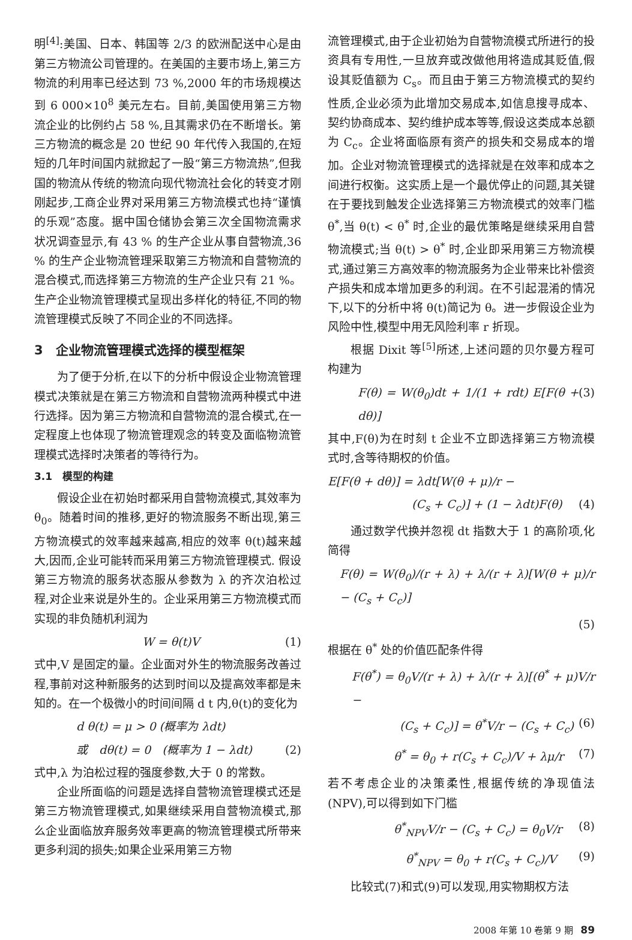明<sup>[4]</sup>:美国、日本、韩国等 2/3 的欧洲配送中心是由第三方物流公司管理的。在美国的主要市场上,第三方物流的利用率已经达到 73 %,2000 年的市场规模达到 6 000×10<sup>8</sup> 美元左右。目前,美国使用第三方物流企业的比例约占 58 %,且其需求仍在不断增长。第三方物流的概念是 20 世纪 90 年代传入我国的,在短短的几年时间国内就掀起了一股“第三方物流热”,但我国的物流从传统的物流向现代物流社会化的转变才刚刚起步,工商企业界对采用第三方物流模式也持“谨慎的乐观”态度。据中国仓储协会第三次全国物流需求状况调查显示,有 43 % 的生产企业从事自营物流,36 % 的生产企业物流管理采取第三方物流和自营物流的混合模式,而选择第三方物流的生产企业只有 21 %。生产企业物流管理模式呈现出多样化的特征,不同的物流管理模式反映了不同企业的不同选择。
3　企业物流管理模式选择的模型框架
为了便于分析,在以下的分析中假设企业物流管理模式决策就是在第三方物流和自营物流两种模式中进行选择。因为第三方物流和自营物流的混合模式,在一定程度上也体现了物流管理观念的转变及面临物流管理模式选择时决策者的等待行为。
3.1　模型的构建
假设企业在初始时都采用自营物流模式,其效率为 θ<sub>0</sub>。随着时间的推移,更好的物流服务不断出现,第三方物流模式的效率越来越高,相应的效率 θ(t)越来越大,因而,企业可能转而采用第三方物流管理模式. 假设第三方物流的服务状态服从参数为 λ 的齐次泊松过程,对企业来说是外生的。企业采用第三方物流模式而实现的非负随机利润为
W = θ(t)V (1)
式中,V 是固定的量。企业面对外生的物流服务改善过程,事前对这种新服务的达到时间以及提高效率都是未知的。在一个极微小的时间间隔 d t 内,θ(t)的变化为
d θ(t) = μ > 0 (概率为 λdt)
或　dθ(t) = 0　(概率为 1 − λdt) (2)
式中,λ 为泊松过程的强度参数,大于 0 的常数。
企业所面临的问题是选择自营物流管理模式还是第三方物流管理模式,如果继续采用自营物流模式,那么企业面临放弃服务效率更高的物流管理模式所带来更多利润的损失;如果企业采用第三方物
流管理模式,由于企业初始为自营物流模式所进行的投资具有专用性,一旦放弃或改做他用将造成其贬值,假设其贬值额为 C<sub>s</sub>。而且由于第三方物流模式的契约性质,企业必须为此增加交易成本,如信息搜寻成本、契约协商成本、契约维护成本等等,假设这类成本总额为 C<sub>c</sub>。企业将面临原有资产的损失和交易成本的增加。企业对物流管理模式的选择就是在效率和成本之间进行权衡。这实质上是一个最优停止的问题,其关键在于要找到触发企业选择第三方物流模式的效率门槛 θ<sup>*</sup>,当 θ(t) < θ<sup>*</sup> 时,企业的最优策略是继续采用自营物流模式;当 θ(t) > θ<sup>*</sup> 时,企业即采用第三方物流模式,通过第三方高效率的物流服务为企业带来比补偿资产损失和成本增加更多的利润。在不引起混淆的情况下,以下的分析中将 θ(t)简记为 θ。进一步假设企业为风险中性,模型中用无风险利率 r 折现。
根据 Dixit 等<sup>[5]</sup>所述,上述问题的贝尔曼方程可构建为
F(θ) = W(θ<sub>0</sub>)dt + 1/(1 + rdt) E[F(θ + dθ)] (3)
其中,F(θ)为在时刻 t 企业不立即选择第三方物流模式时,含等待期权的价值。
E[F(θ + dθ)] = λdt[W(θ + μ)/r −
(C<sub>s</sub> + C<sub>c</sub>)] + (1 − λdt)F(θ) (4)
通过数学代换并忽视 dt 指数大于 1 的高阶项,化简得
F(θ) = W(θ<sub>0</sub>)/(r + λ) + λ/(r + λ)[W(θ + μ)/r − (C<sub>s</sub> + C<sub>c</sub>)]
(5)
根据在 θ<sup>*</sup> 处的价值匹配条件得
F(θ<sup>*</sup>) = θ<sub>0</sub>V/(r + λ) + λ/(r + λ)[(θ<sup>*</sup> + μ)V/r −
(C<sub>s</sub> + C<sub>c</sub>)] = θ<sup>*</sup>V/r − (C<sub>s</sub> + C<sub>c</sub>) (6)
θ<sup>*</sup> = θ<sub>0</sub> + r(C<sub>s</sub> + C<sub>c</sub>)/V + λμ/r (7)
若不考虑企业的决策柔性,根据传统的净现值法(NPV),可以得到如下门槛
θ<sup>*</sup><sub>NPV</sub>V/r − (C<sub>s</sub> + C<sub>c</sub>) = θ<sub>0</sub>V/r (8)
θ<sup>*</sup><sub>NPV</sub> = θ<sub>0</sub> + r(C<sub>s</sub> + C<sub>c</sub>)/V (9)
比较式(7)和式(9)可以发现,用实物期权方法
2008 年第 10 卷第 9 期 89